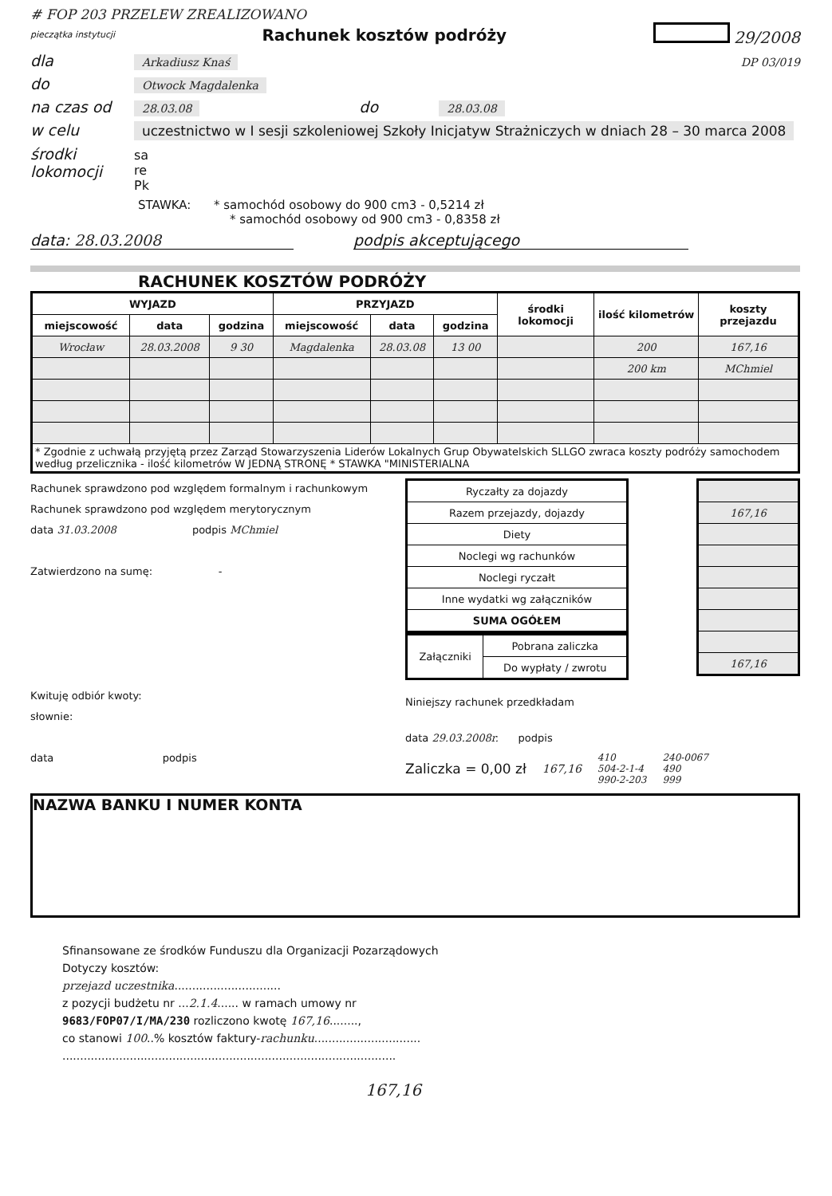# FOP 203 PRZELEW ZREALIZOWANO
pieczątka instytucji Rachunek kosztów podróży 29/2008
dla Arkadiusz Knaś DP 03/019
do Otwock Magdalenka
na czas od 28.03.08 do 28.03.08
w celu uczestnictwo w I sesji szkoleniowej Szkoły Inicjatyw Strażniczych w dniach 28 – 30 marca 2008
środki lokomocji sa
re
Pk
STAWKA: * samochód osobowy do 900 cm3 - 0,5214 zł
* samochód osobowy od 900 cm3 - 0,8358 zł
data: 28.03.2008 podpis akceptującego
RACHUNEK KOSZTÓW PODRÓŻY
| WYJAZD | | | PRZYJAZD | | | środki lokomocji | ilość kilometrów | koszty przejazdu |
| --- | --- | --- | --- | --- | --- | --- | --- | --- |
| miejscowość | data | godzina | miejscowość | data | godzina | | | |
| Wrocław | 28.03.2008 | 9 30 | Magdalenka | 28.03.08 | 13 00 | | 200 | 167,16 |
| | | | | | | | 200 km | MChmiel |
| * Zgodnie z uchwałą przyjętą przez Zarząd Stowarzyszenia Liderów Lokalnych Grup Obywatelskich SLLGO zwraca koszty podróży samochodem według przelicznika - ilość kilometrów W JEDNĄ STRONĘ * STAWKA "MINISTERIALNA | | | | | | | | |
Rachunek sprawdzono pod względem formalnym i rachunkowym
Rachunek sprawdzono pod względem merytorycznym
data 31.03.2008 podpis MChmiel
Zatwierdzono na sumę: -
Kwituję odbiór kwoty:
słownie:
data podpis
| Ryczałty za dojazdy |
| Razem przejazdy, dojazdy |
| Diety |
| Noclegi wg rachunków |
| Noclegi ryczałt |
| Inne wydatki wg załączników |
| SUMA OGÓŁEM |
| 167,16 |
| 167,16 |
| Załączniki | Pobrana zaliczka |
| | Do wypłaty / zwrotu |
Niniejszy rachunek przedkładam
data 29.03.2008r. podpis
Zaliczka = 0,00 zł 167,16 410
504-2-1-4
990-2-203 240-0067
490
999
NAZWA BANKU I NUMER KONTA
Sfinansowane ze środków Funduszu dla Organizacji Pozarządowych
Dotyczy kosztów:
przejazd uczestnika..............................
z pozycji budżetu nr ...2.1.4...... w ramach umowy nr
9683/FOP07/I/MA/230 rozliczono kwotę 167,16........,
co stanowi 100..% kosztów faktury-rachunku..............................
..............................................................................................
167,16